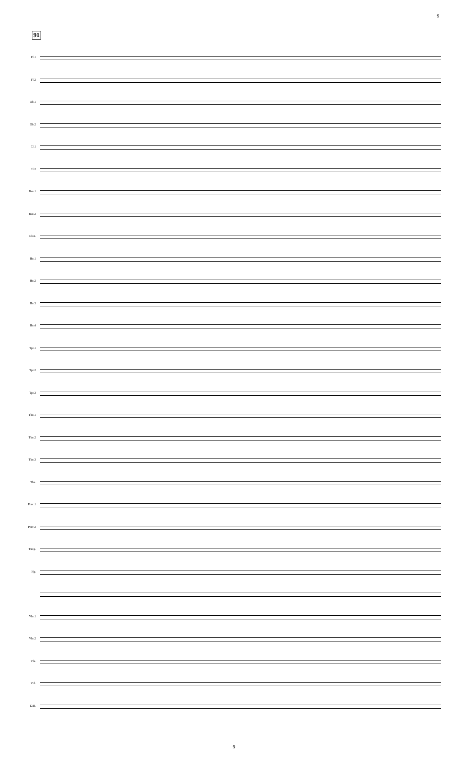9
91
Fl.1
Fl.2
Ob.1
Ob.2
Cl.1
Cl.2
Bsn.1
Bsn.2
Cbsn.
Hn.1
Hn.2
Hn.3
Hn.4
Tpt.1
Tpt.2
Tpt.3
Tbn.1
Tbn.2
Tbn.3
Tba.
Perc.1
Perc.2
Timp.
Hp.
Vln.1
Vln.2
Vla.
Vcl.
D.B.
9